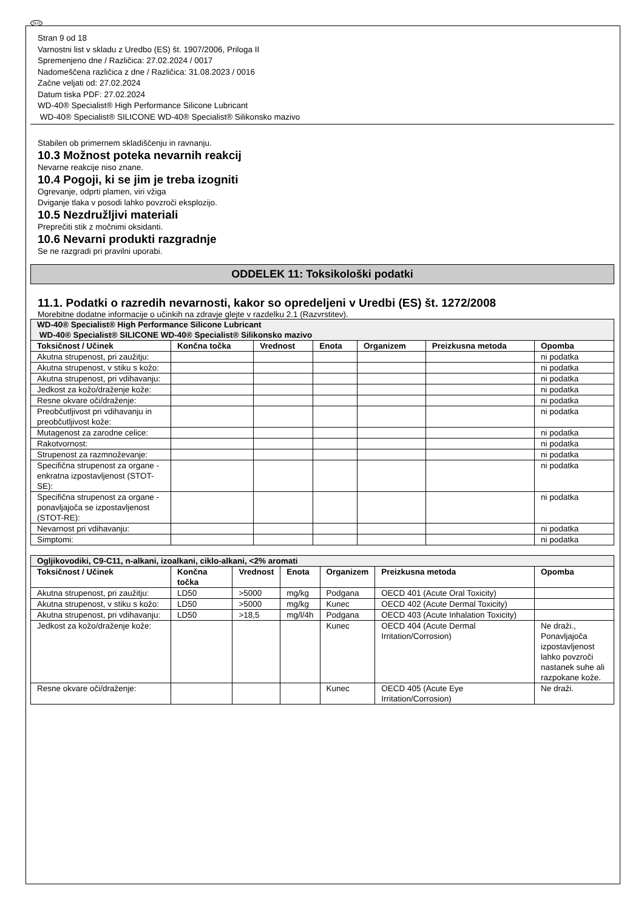SLO
Stran 9 od 18
Varnostni list v skladu z Uredbo (ES) št. 1907/2006, Priloga II
Spremenjeno dne / Različica: 27.02.2024 / 0017
Nadomeščena različica z dne / Različica: 31.08.2023 / 0016
Začne veljati od: 27.02.2024
Datum tiska PDF: 27.02.2024
WD-40® Specialist® High Performance Silicone Lubricant
WD-40® Specialist® SILICONE WD-40® Specialist® Silikonsko mazivo
Stabilen ob primernem skladiščenju in ravnanju.
10.3 Možnost poteka nevarnih reakcij
Nevarne reakcije niso znane.
10.4 Pogoji, ki se jim je treba izogniti
Ogrevanje, odprti plamen, viri vžiga
Dviganje tlaka v posodi lahko povzroči eksplozijo.
10.5 Nezdružljivi materiali
Preprečiti stik z močnimi oksidanti.
10.6 Nevarni produkti razgradnje
Se ne razgradi pri pravilni uporabi.
ODDELEK 11: Toksikološki podatki
11.1. Podatki o razredih nevarnosti, kakor so opredeljeni v Uredbi (ES) št. 1272/2008
Morebitne dodatne informacije o učinkih na zdravje glejte v razdelku 2.1 (Razvrstitev).
| WD-40® Specialist® High Performance Silicone Lubricant WD-40® Specialist® SILICONE WD-40® Specialist® Silikonsko mazivo | | | | | | |
| --- | --- | --- | --- | --- | --- | --- |
| Toksičnost / Učinek | Končna točka | Vrednost | Enota | Organizem | Preizkusna metoda | Opomba |
| Akutna strupenost, pri zaužitju: | | | | | | ni podatka |
| Akutna strupenost, v stiku s kožo: | | | | | | ni podatka |
| Akutna strupenost, pri vdihavanju: | | | | | | ni podatka |
| Jedkost za kožo/draženje kože: | | | | | | ni podatka |
| Resne okvare oči/draženje: | | | | | | ni podatka |
| Preobčutljivost pri vdihavanju in preobčutljivost kože: | | | | | | ni podatka |
| Mutagenost za zarodne celice: | | | | | | ni podatka |
| Rakotvornost: | | | | | | ni podatka |
| Strupenost za razmnoževanje: | | | | | | ni podatka |
| Specifična strupenost za organe - enkratna izpostavljenost (STOT-SE): | | | | | | ni podatka |
| Specifična strupenost za organe - ponavljajoča se izpostavljenost (STOT-RE): | | | | | | ni podatka |
| Nevarnost pri vdihavanju: | | | | | | ni podatka |
| Simptomi: | | | | | | ni podatka |
| Ogljikovodiki, C9-C11, n-alkani, izoalkani, ciklo-alkani, <2% aromati | | | | | | |
| --- | --- | --- | --- | --- | --- | --- |
| Toksičnost / Učinek | Končna točka | Vrednost | Enota | Organizem | Preizkusna metoda | Opomba |
| Akutna strupenost, pri zaužitju: | LD50 | >5000 | mg/kg | Podgana | OECD 401 (Acute Oral Toxicity) | |
| Akutna strupenost, v stiku s kožo: | LD50 | >5000 | mg/kg | Kunec | OECD 402 (Acute Dermal Toxicity) | |
| Akutna strupenost, pri vdihavanju: | LD50 | >18,5 | mg/l/4h | Podgana | OECD 403 (Acute Inhalation Toxicity) | |
| Jedkost za kožo/draženje kože: | | | | Kunec | OECD 404 (Acute Dermal Irritation/Corrosion) | Ne draži., Ponavljajoča izpostavljenost lahko povzroči nastanek suhe ali razpokane kože. |
| Resne okvare oči/draženje: | | | | Kunec | OECD 405 (Acute Eye Irritation/Corrosion) | Ne draži. |